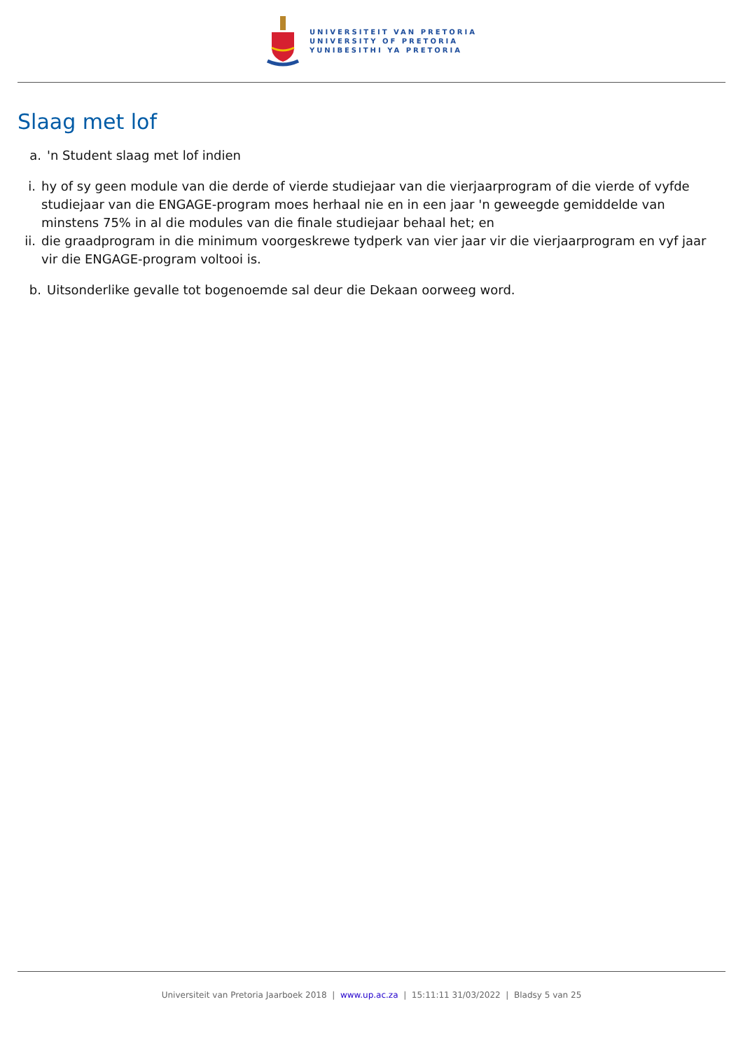UNIVERSITEIT VAN PRETORIA
UNIVERSITY OF PRETORIA
YUNIBESITHI YA PRETORIA
Slaag met lof
a. 'n Student slaag met lof indien
i. hy of sy geen module van die derde of vierde studiejaar van die vierjaarprogram of die vierde of vyfde studiejaar van die ENGAGE-program moes herhaal nie en in een jaar 'n geweegde gemiddelde van minstens 75% in al die modules van die finale studiejaar behaal het; en
ii. die graadprogram in die minimum voorgeskrewe tydperk van vier jaar vir die vierjaarprogram en vyf jaar vir die ENGAGE-program voltooi is.
b. Uitsonderlike gevalle tot bogenoemde sal deur die Dekaan oorweeg word.
Universiteit van Pretoria Jaarboek 2018 | www.up.ac.za | 15:11:11 31/03/2022 | Bladsy 5 van 25